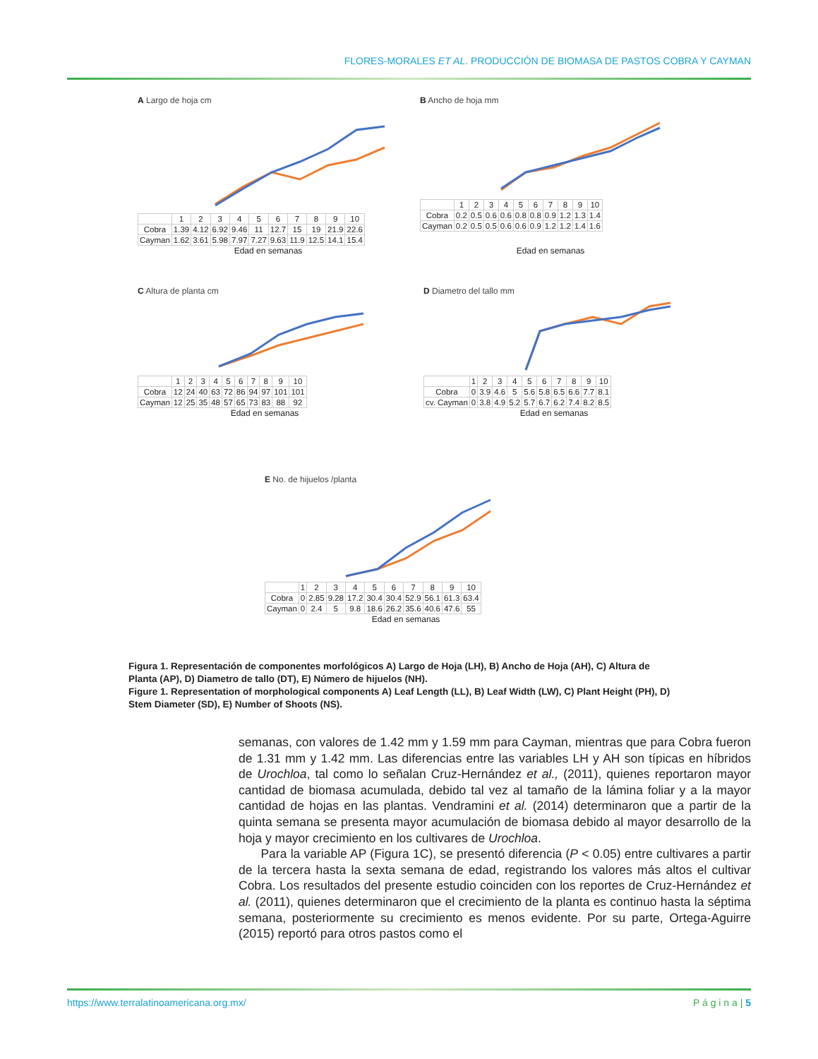FLORES-MORALES ET AL. PRODUCCIÓN DE BIOMASA DE PASTOS COBRA Y CAYMAN
A Largo de hoja cm
| | 1 | 2 | 3 | 4 | 5 | 6 | 7 | 8 | 9 | 10 |
| Cobra | 1.39 | 4.12 | 6.92 | 9.46 | 11 | 12.7 | 15 | 19 | 21.9 | 22.6 |
| Cayman | 1.62 | 3.61 | 5.98 | 7.97 | 7.27 | 9.63 | 11.9 | 12.5 | 14.1 | 15.4 |
Edad en semanas
B Ancho de hoja mm
| | 1 | 2 | 3 | 4 | 5 | 6 | 7 | 8 | 9 | 10 |
| Cobra | 0.2 | 0.5 | 0.6 | 0.6 | 0.8 | 0.8 | 0.9 | 1.2 | 1.3 | 1.4 |
| Cayman | 0.2 | 0.5 | 0.5 | 0.6 | 0.6 | 0.9 | 1.2 | 1.2 | 1.4 | 1.6 |
Edad en semanas
C Altura de planta cm
| | 1 | 2 | 3 | 4 | 5 | 6 | 7 | 8 | 9 | 10 |
| Cobra | 12 | 24 | 40 | 63 | 72 | 86 | 94 | 97 | 101 | 101 |
| Cayman | 12 | 25 | 35 | 48 | 57 | 65 | 73 | 83 | 88 | 92 |
Edad en semanas
D Diametro del tallo mm
| | 1 | 2 | 3 | 4 | 5 | 6 | 7 | 8 | 9 | 10 |
| Cobra | 0 | 3.9 | 4.6 | 5 | 5.6 | 5.8 | 6.5 | 6.6 | 7.7 | 8.1 |
| cv. Cayman | 0 | 3.8 | 4.9 | 5.2 | 5.7 | 6.7 | 6.2 | 7.4 | 8.2 | 8.5 |
Edad en semanas
E No. de hijuelos /planta
| | 1 | 2 | 3 | 4 | 5 | 6 | 7 | 8 | 9 | 10 |
| Cobra | 0 | 2.85 | 9.28 | 17.2 | 30.4 | 30.4 | 52.9 | 56.1 | 61.3 | 63.4 |
| Cayman | 0 | 2.4 | 5 | 9.8 | 18.6 | 26.2 | 35.6 | 40.6 | 47.6 | 55 |
Edad en semanas
Figura 1. Representación de componentes morfológicos A) Largo de Hoja (LH), B) Ancho de Hoja (AH), C) Altura de Planta (AP), D) Diametro de tallo (DT), E) Número de hijuelos (NH).
Figure 1. Representation of morphological components A) Leaf Length (LL), B) Leaf Width (LW), C) Plant Height (PH), D) Stem Diameter (SD), E) Number of Shoots (NS).
semanas, con valores de 1.42 mm y 1.59 mm para Cayman, mientras que para Cobra fueron de 1.31 mm y 1.42 mm. Las diferencias entre las variables LH y AH son típicas en híbridos de Urochloa, tal como lo señalan Cruz-Hernández et al., (2011), quienes reportaron mayor cantidad de biomasa acumulada, debido tal vez al tamaño de la lámina foliar y a la mayor cantidad de hojas en las plantas. Vendramini et al. (2014) determinaron que a partir de la quinta semana se presenta mayor acumulación de biomasa debido al mayor desarrollo de la hoja y mayor crecimiento en los cultivares de Urochloa.
Para la variable AP (Figura 1C), se presentó diferencia (P < 0.05) entre cultivares a partir de la tercera hasta la sexta semana de edad, registrando los valores más altos el cultivar Cobra. Los resultados del presente estudio coinciden con los reportes de Cruz-Hernández et al. (2011), quienes determinaron que el crecimiento de la planta es continuo hasta la séptima semana, posteriormente su crecimiento es menos evidente. Por su parte, Ortega-Aguirre (2015) reportó para otros pastos como el
https://www.terralatinoamericana.org.mx/ P á g i n a | 5